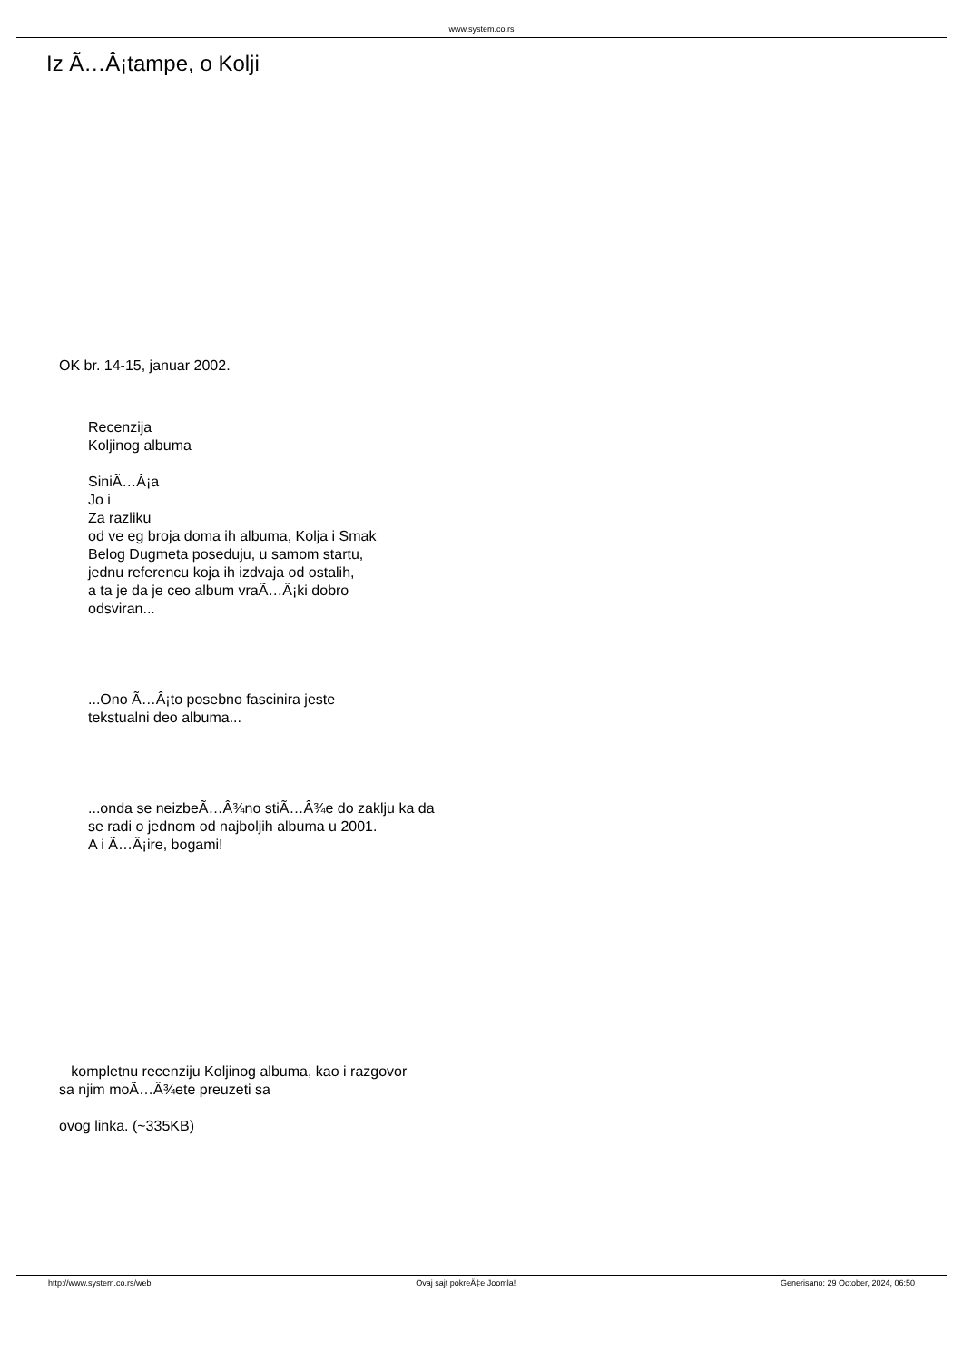www.system.co.rs
Iz Ã…Â¡tampe, o Kolji
OK br. 14-15, januar 2002.
Recenzija
Koljinog albuma
SiniÃ…Â¡a
Jo i
Za razliku
od ve eg broja doma ih albuma, Kolja i Smak
Belog Dugmeta poseduju, u samom startu,
jednu referencu koja ih izdvaja od ostalih,
a ta je da je ceo album vraÃ…Â¡ki dobro
odsviran...
...Ono Ã…Â¡to posebno fascinira jeste
tekstualni deo albuma...
...onda se neizbeÃ…Â¾no stiÃ…Â¾e do zaklju ka da
se radi o jednom od najboljih albuma u 2001.
A i Ã…Â¡ire, bogami!
kompletnu recenziju Koljinog albuma, kao i razgovor
sa njim moÃ…Â¾ete preuzeti sa
ovog linka. (~335KB)
http://www.system.co.rs/web Ovaj sajt pokreÄ‡e Joomla! Generisano: 29 October, 2024, 06:50